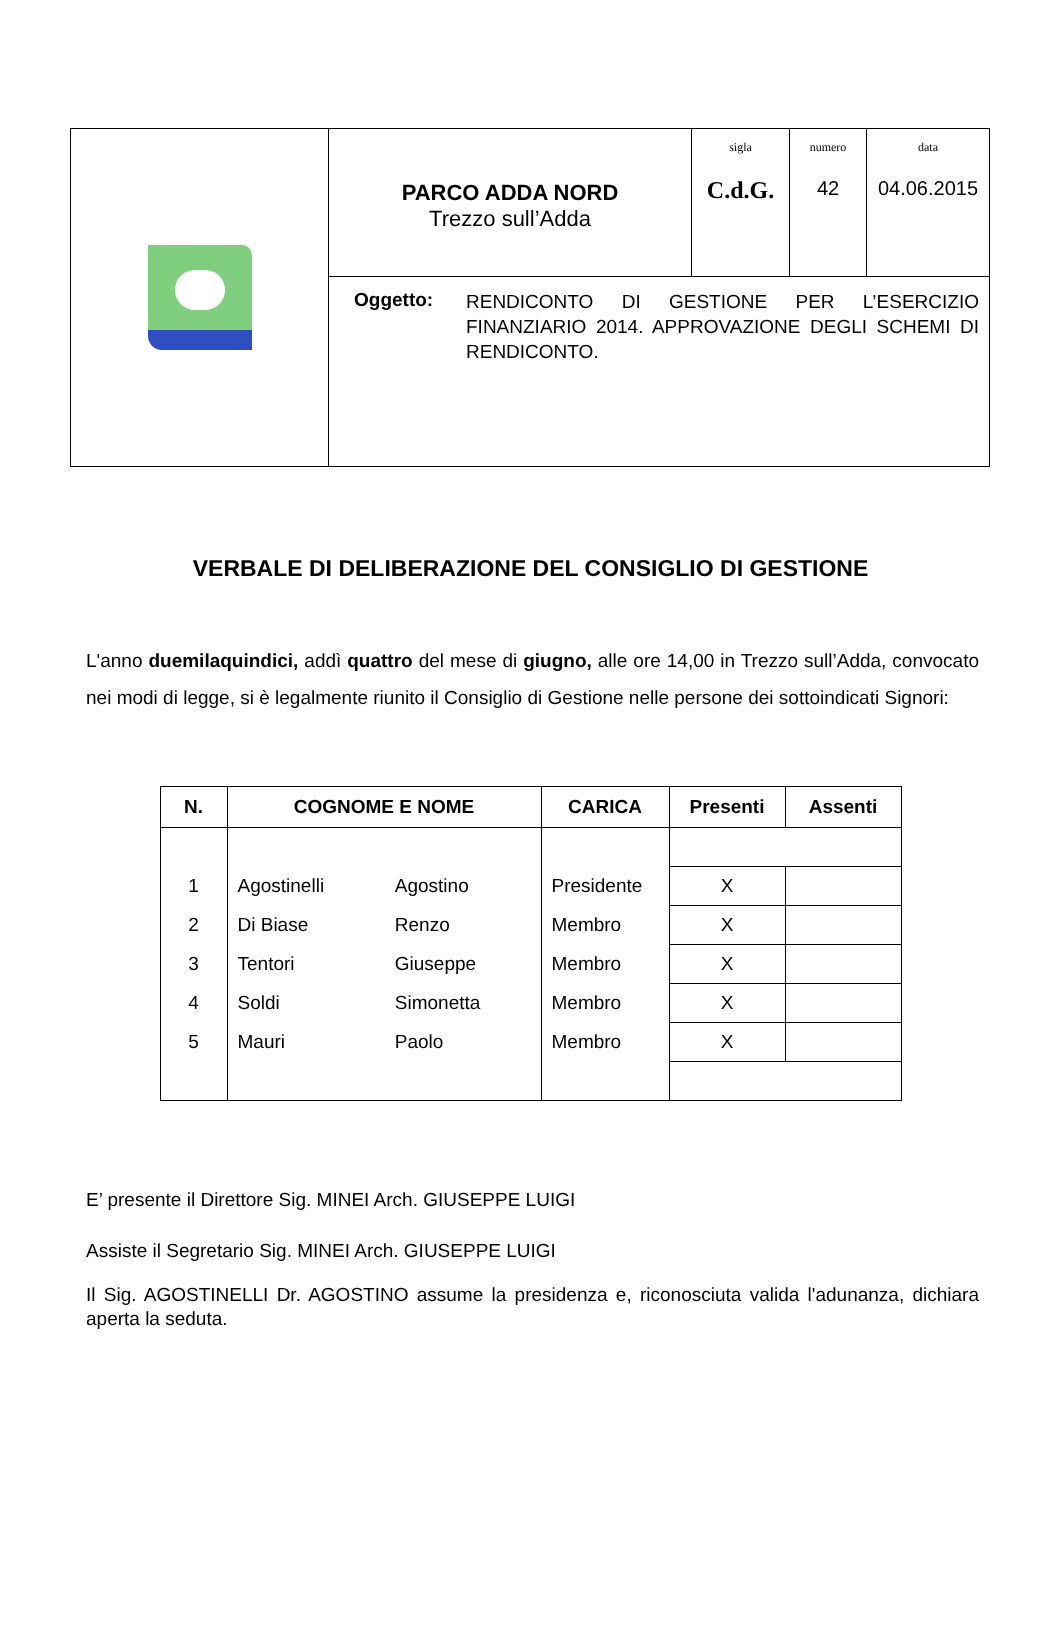| | PARCO ADDA NORD Trezzo sull’Adda | sigla C.d.G. | numero 42 | data 04.06.2015 |
| | Oggetto: RENDICONTO DI GESTIONE PER L’ESERCIZIO FINANZIARIO 2014. APPROVAZIONE DEGLI SCHEMI DI RENDICONTO. | | | |
VERBALE DI DELIBERAZIONE DEL CONSIGLIO DI GESTIONE
L'anno duemilaquindici, addì quattro del mese di giugno, alle ore 14,00 in Trezzo sull’Adda, convocato nei modi di legge, si è legalmente riunito il Consiglio di Gestione nelle persone dei sottoindicati Signori:
| N. | COGNOME E NOME | | CARICA | Presenti | Assenti |
| --- | --- | --- | --- | --- | --- |
| 1 | Agostinelli | Agostino | Presidente | X | |
| 2 | Di Biase | Renzo | Membro | X | |
| 3 | Tentori | Giuseppe | Membro | X | |
| 4 | Soldi | Simonetta | Membro | X | |
| 5 | Mauri | Paolo | Membro | X | |
E’ presente il Direttore Sig. MINEI Arch. GIUSEPPE LUIGI
Assiste il Segretario Sig. MINEI Arch. GIUSEPPE LUIGI
Il Sig. AGOSTINELLI Dr. AGOSTINO assume la presidenza e, riconosciuta valida l'adunanza, dichiara aperta la seduta.